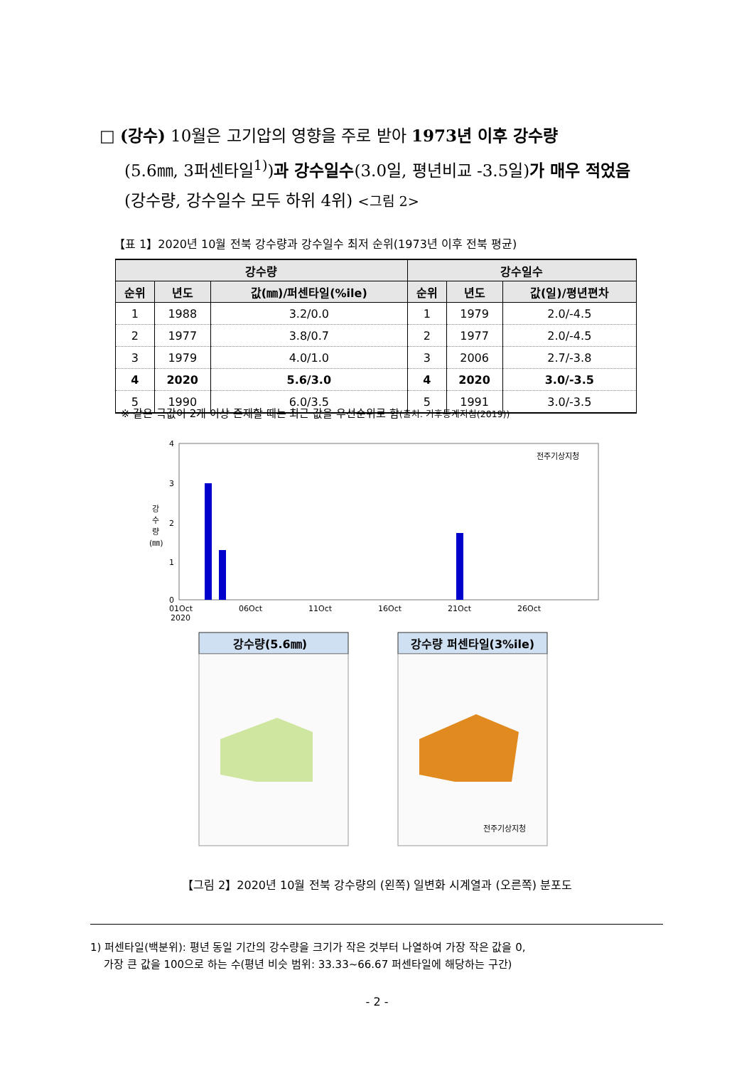□ (강수) 10월은 고기압의 영향을 주로 받아 1973년 이후 강수량
(5.6㎜, 3퍼센타일<sup>1)</sup>)과 강수일수(3.0일, 평년비교 -3.5일)가 매우 적었음
(강수량, 강수일수 모두 하위 4위) <그림 2>
【표 1】2020년 10월 전북 강수량과 강수일수 최저 순위(1973년 이후 전북 평균)
| 강수량 | | | 강수일수 | | |
| --- | --- | --- | --- | --- | --- |
| 순위 | 년도 | 값(㎜)/퍼센타일(%ile) | 순위 | 년도 | 값(일)/평년편차 |
| 1 | 1988 | 3.2/0.0 | 1 | 1979 | 2.0/-4.5 |
| 2 | 1977 | 3.8/0.7 | 2 | 1977 | 2.0/-4.5 |
| 3 | 1979 | 4.0/1.0 | 3 | 2006 | 2.7/-3.8 |
| 4 | 2020 | 5.6/3.0 | 4 | 2020 | 3.0/-3.5 |
| 5 | 1990 | 6.0/3.5 | 5 | 1991 | 3.0/-3.5 |
※ 같은 극값이 2개 이상 존재할 때는 최근 값을 우선순위로 함(출처: 기후통계지침(2019))
4
3
2
1
0
강
수
량
(㎜)
01Oct
2020
06Oct
11Oct
16Oct
21Oct
26Oct
전주기상지청
강수량(5.6㎜)
강수량 퍼센타일(3%ile)
전주기상지청
【그림 2】2020년 10월 전북 강수량의 (왼쪽) 일변화 시계열과 (오른쪽) 분포도
1) 퍼센타일(백분위): 평년 동일 기간의 강수량을 크기가 작은 것부터 나열하여 가장 작은 값을 0,
가장 큰 값을 100으로 하는 수(평년 비슷 범위: 33.33~66.67 퍼센타일에 해당하는 구간)
- 2 -